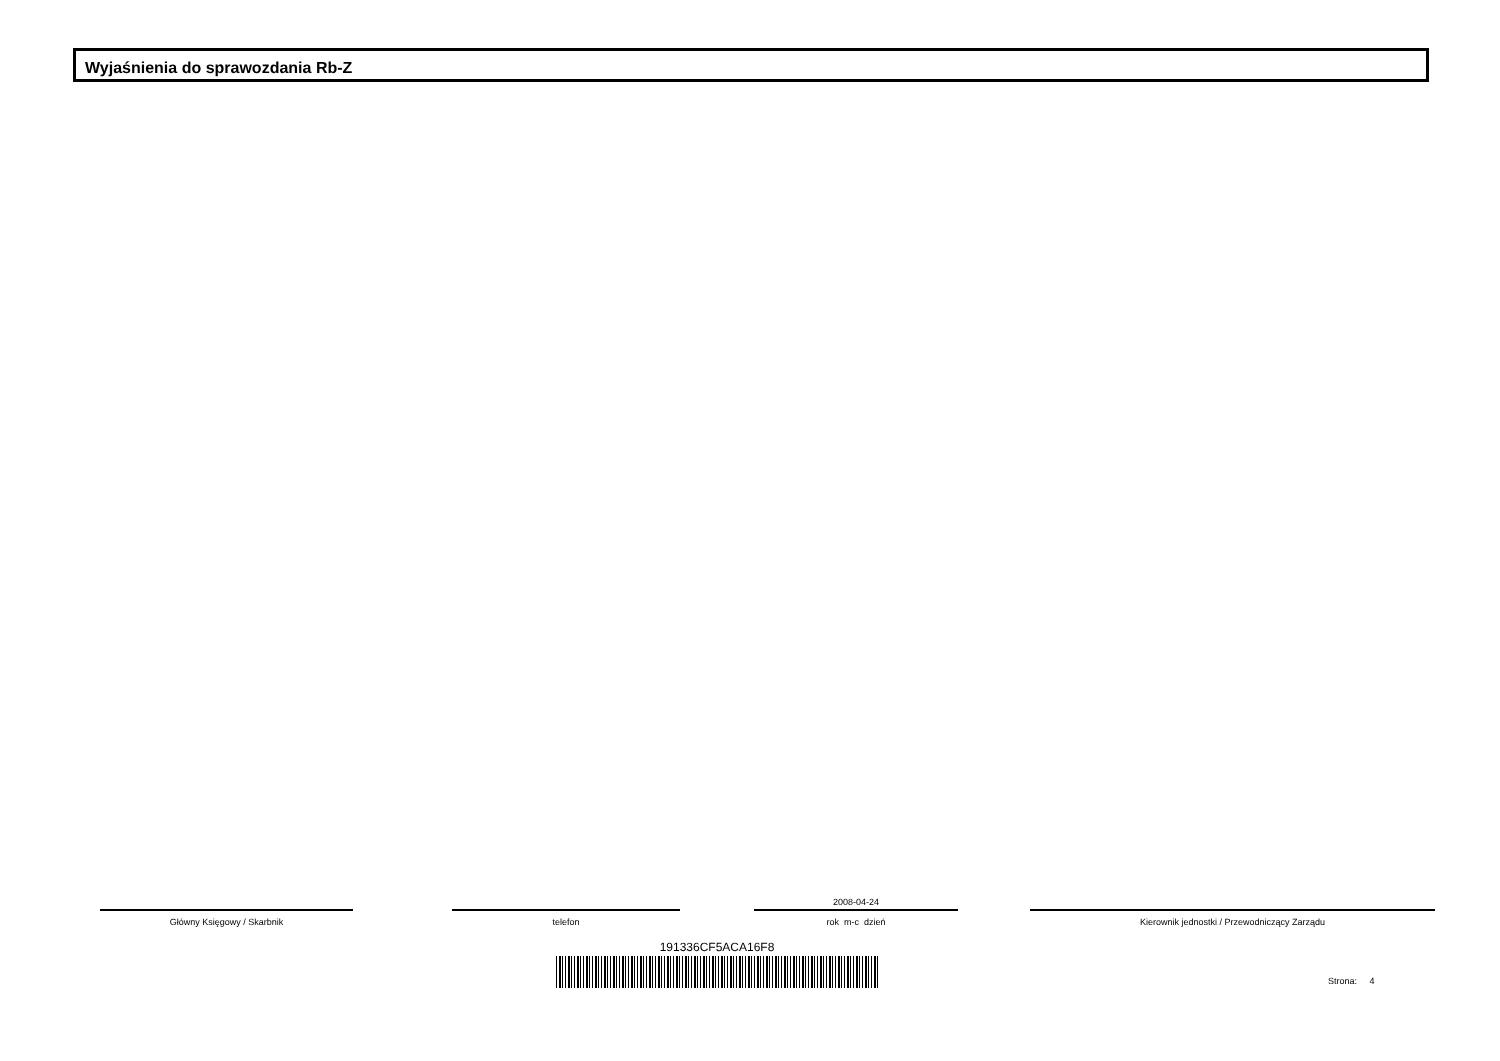Wyjaśnienia do sprawozdania Rb-Z
Główny Księgowy / Skarbnik telefon
2008-04-24
rok m-c dzień
Kierownik jednostki / Przewodniczący Zarządu
191336CF5ACA16F8
Strona: 4